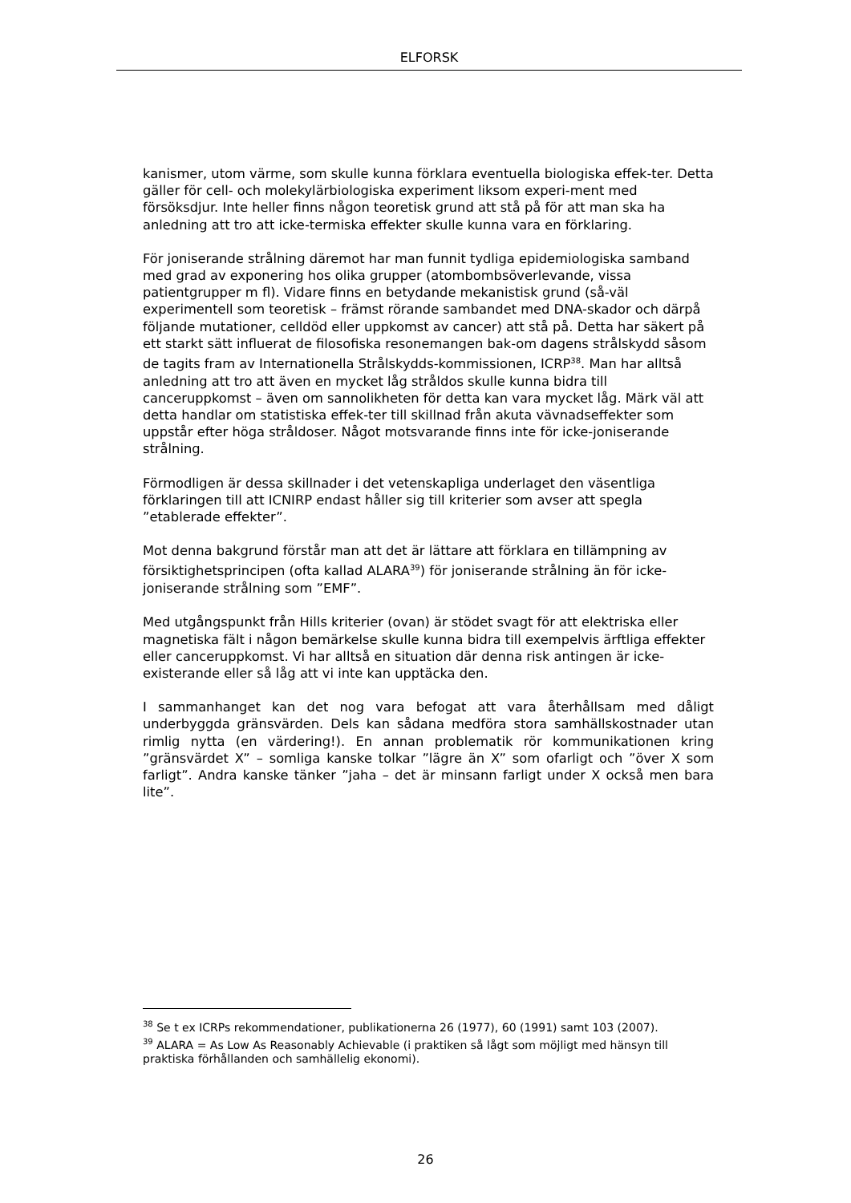ELFORSK
kanismer, utom värme, som skulle kunna förklara eventuella biologiska effek-ter. Detta gäller för cell- och molekylärbiologiska experiment liksom experi-ment med försöksdjur. Inte heller finns någon teoretisk grund att stå på för att man ska ha anledning att tro att icke-termiska effekter skulle kunna vara en förklaring.
För joniserande strålning däremot har man funnit tydliga epidemiologiska samband med grad av exponering hos olika grupper (atombombsöverlevande, vissa patientgrupper m fl). Vidare finns en betydande mekanistisk grund (så-väl experimentell som teoretisk – främst rörande sambandet med DNA-skador och därpå följande mutationer, celldöd eller uppkomst av cancer) att stå på. Detta har säkert på ett starkt sätt influerat de filosofiska resonemangen bak-om dagens strålskydd såsom de tagits fram av Internationella Strålskydds-kommissionen, ICRP<sup>38</sup>. Man har alltså anledning att tro att även en mycket låg stråldos skulle kunna bidra till canceruppkomst – även om sannolikheten för detta kan vara mycket låg. Märk väl att detta handlar om statistiska effek-ter till skillnad från akuta vävnadseffekter som uppstår efter höga stråldoser. Något motsvarande finns inte för icke-joniserande strålning.
Förmodligen är dessa skillnader i det vetenskapliga underlaget den väsentliga förklaringen till att ICNIRP endast håller sig till kriterier som avser att spegla ”etablerade effekter”.
Mot denna bakgrund förstår man att det är lättare att förklara en tillämpning av försiktighetsprincipen (ofta kallad ALARA<sup>39</sup>) för joniserande strålning än för icke-joniserande strålning som ”EMF”.
Med utgångspunkt från Hills kriterier (ovan) är stödet svagt för att elektriska eller magnetiska fält i någon bemärkelse skulle kunna bidra till exempelvis ärftliga effekter eller canceruppkomst. Vi har alltså en situation där denna risk antingen är icke-existerande eller så låg att vi inte kan upptäcka den.
I sammanhanget kan det nog vara befogat att vara återhållsam med dåligt underbyggda gränsvärden. Dels kan sådana medföra stora samhällskostnader utan rimlig nytta (en värdering!). En annan problematik rör kommunikationen kring ”gränsvärdet X” – somliga kanske tolkar ”lägre än X” som ofarligt och ”över X som farligt”. Andra kanske tänker ”jaha – det är minsann farligt under X också men bara lite”.
<sup>38</sup> Se t ex ICRPs rekommendationer, publikationerna 26 (1977), 60 (1991) samt 103 (2007).
<sup>39</sup> ALARA = As Low As Reasonably Achievable (i praktiken så lågt som möjligt med hänsyn till praktiska förhållanden och samhällelig ekonomi).
26